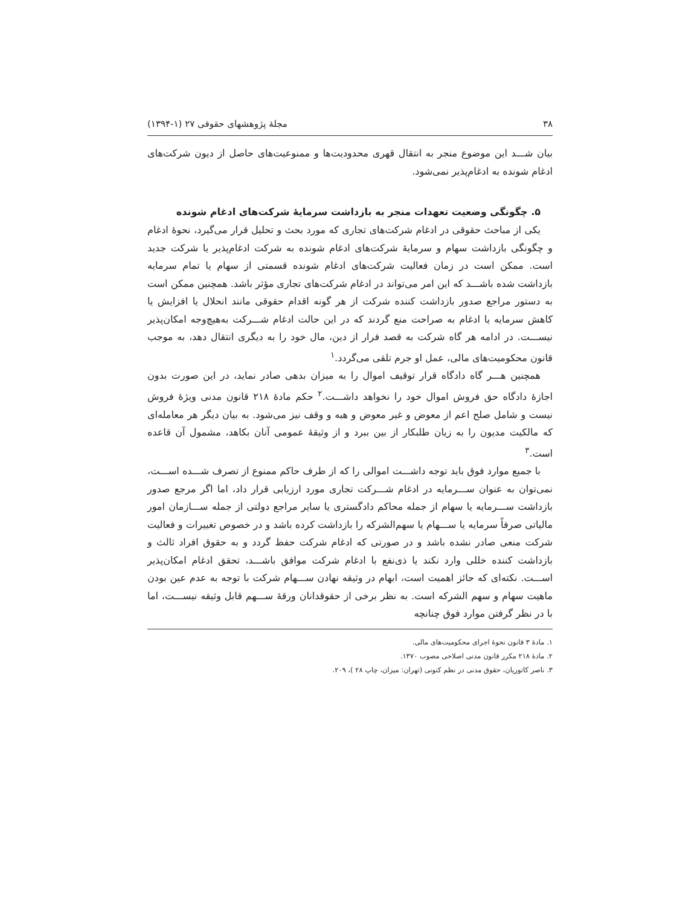۳۸ مجلهٔ پژوهشهای حقوقی ۲۷ (۱-۱۳۹۴)
بیان شـــد این موضوع منجر به انتقال قهری محدودیت‌ها و ممنوعیت‌های حاصل از دیون شرکت‌های ادغام شونده به ادغام‌پذیر نمی‌شود.
۵. چگونگی وضعیت تعهدات منجر به بازداشت سرمایهٔ شرکت‌های ادغام شونده
یکی از مباحث حقوقی در ادغام شرکت‌های تجاری که مورد بحث و تحلیل قرار می‌گیرد، نحوهٔ ادغام و چگونگی بازداشت سهام و سرمایهٔ شرکت‌های ادغام شونده به شرکت ادغام‌پذیر یا شرکت جدید است. ممکن است در زمان فعالیت شرکت‌های ادغام شونده قسمتی از سهام یا تمام سرمایه بازداشت شده باشـــد که این امر می‌تواند در ادغام شرکت‌های تجاری مؤثر باشد. همچنین ممکن است به دستور مراجع صدور بازداشت کننده شرکت از هر گونه اقدام حقوقی مانند انحلال یا افزایش یا کاهش سرمایه یا ادغام به صراحت منع گردند که در این حالت ادغام شـــرکت به‌هیچ‌وجه امکان‌پذیر نیســـت. در ادامه هر گاه شرکت به قصد فرار از دین، مال خود را به دیگری انتقال دهد، به موجب قانون محکومیت‌های مالی، عمل او جرم تلقی می‌گردد.<sup>۱</sup>
همچنین هـــر گاه دادگاه قرار توقیف اموال را به میزان بدهی صادر نماید، در این صورت بدون اجازهٔ دادگاه حق فروش اموال خود را نخواهد داشـــت.<sup>۲</sup> حکم مادهٔ ۲۱۸ قانون مدنی ویژهٔ فروش نیست و شامل صلح اعم از معوض و غیر معوض و هبه و وقف نیز می‌شود. به بیان دیگر هر معامله‌ای که مالکیت مدیون را به زیان طلبکار از بین ببرد و از وثیقهٔ عمومی آنان بکاهد، مشمول آن قاعده است.<sup>۳</sup>
با جمیع موارد فوق باید توجه داشـــت اموالی را که از طرف حاکم ممنوع از تصرف شـــده اســـت، نمی‌توان به عنوان ســـرمایه در ادغام شـــرکت تجاری مورد ارزیابی قرار داد، اما اگر مرجع صدور بازداشت ســـرمایه یا سهام از جمله محاکم دادگستری یا سایر مراجع دولتی از جمله ســـازمان امور مالیاتی صرفاً سرمایه یا ســـهام یا سهم‌الشرکه را بازداشت کرده باشد و در خصوص تغییرات و فعالیت شرکت منعی صادر نشده باشد و در صورتی که ادغام شرکت حفظ گردد و به حقوق افراد ثالث و بازداشت کننده خللی وارد نکند یا ذی‌نفع با ادغام شرکت موافق باشـــد، تحقق ادغام امکان‌پذیر اســـت. نکته‌ای که حائز اهمیت است، ابهام در وثیقه نهادن ســـهام شرکت با توجه به عدم عین بودن ماهیت سهام و سهم الشرکه است. به نظر برخی از حقوقدانان ورقهٔ ســـهم قابل وثیقه نیســـت، اما با در نظر گرفتن موارد فوق چنانچه
۱. مادهٔ ۳ قانون نحوهٔ اجرای محکومیت‌های مالی.
۲. مادهٔ ۲۱۸ مکرر قانون مدنی اصلاحی مصوب ۱۳۷۰.
۳. ناصر کاتوزیان، حقوق مدنی در نظم کنونی (تهران: میزان، چاپ ۲۸ )، ۲۰۹.